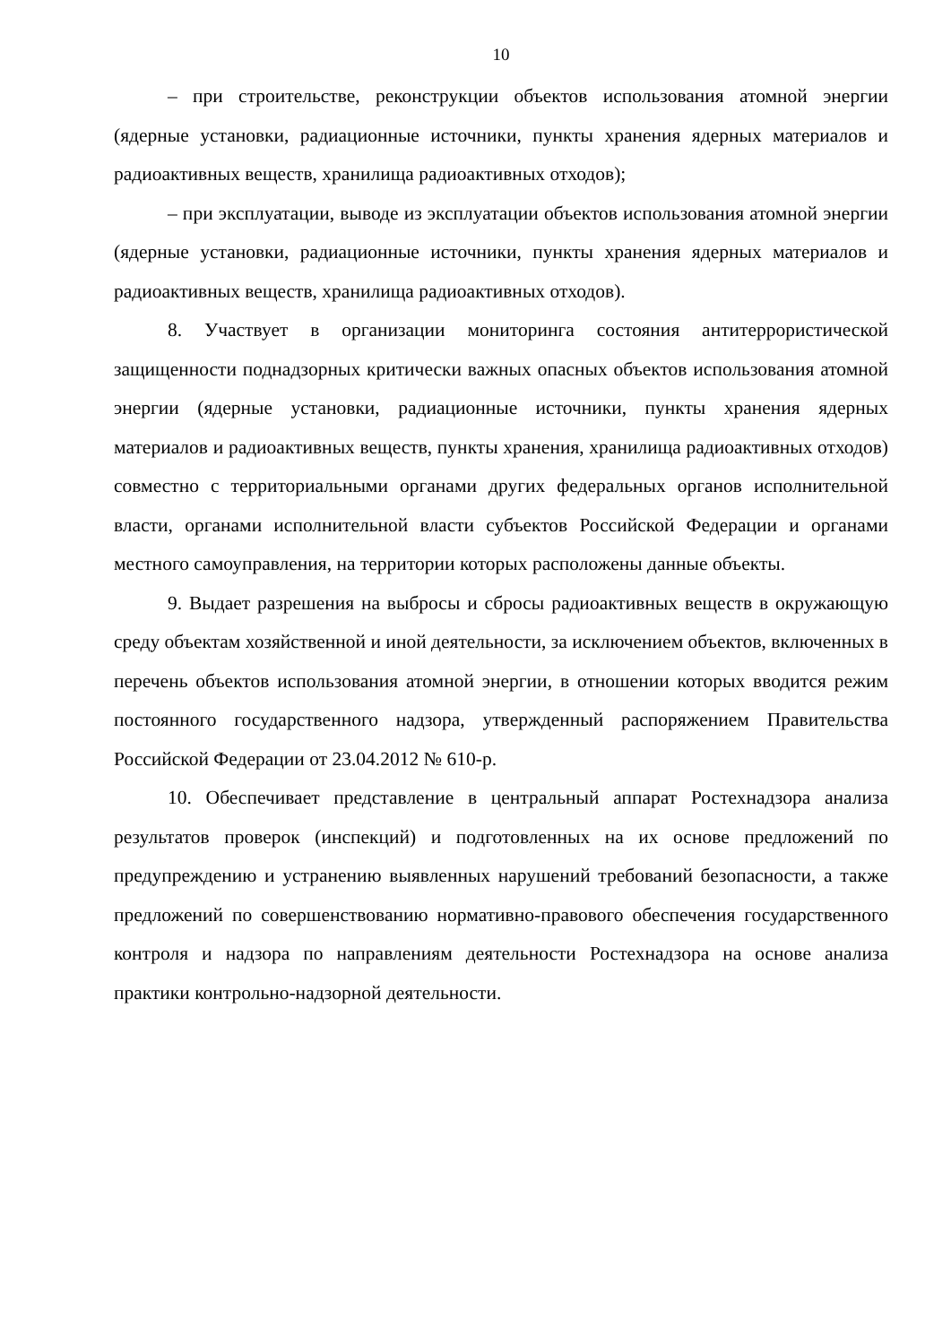10
– при строительстве, реконструкции объектов использования атомной энергии (ядерные установки, радиационные источники, пункты хранения ядерных материалов и радиоактивных веществ, хранилища радиоактивных отходов);
– при эксплуатации, выводе из эксплуатации объектов использования атомной энергии (ядерные установки, радиационные источники, пункты хранения ядерных материалов и радиоактивных веществ, хранилища радиоактивных отходов).
8. Участвует в организации мониторинга состояния антитеррористической защищенности поднадзорных критически важных опасных объектов использования атомной энергии (ядерные установки, радиационные источники, пункты хранения ядерных материалов и радиоактивных веществ, пункты хранения, хранилища радиоактивных отходов) совместно с территориальными органами других федеральных органов исполнительной власти, органами исполнительной власти субъектов Российской Федерации и органами местного самоуправления, на территории которых расположены данные объекты.
9. Выдает разрешения на выбросы и сбросы радиоактивных веществ в окружающую среду объектам хозяйственной и иной деятельности, за исключением объектов, включенных в перечень объектов использования атомной энергии, в отношении которых вводится режим постоянного государственного надзора, утвержденный распоряжением Правительства Российской Федерации от 23.04.2012 № 610-р.
10. Обеспечивает представление в центральный аппарат Ростехнадзора анализа результатов проверок (инспекций) и подготовленных на их основе предложений по предупреждению и устранению выявленных нарушений требований безопасности, а также предложений по совершенствованию нормативно-правового обеспечения государственного контроля и надзора по направлениям деятельности Ростехнадзора на основе анализа практики контрольно-надзорной деятельности.